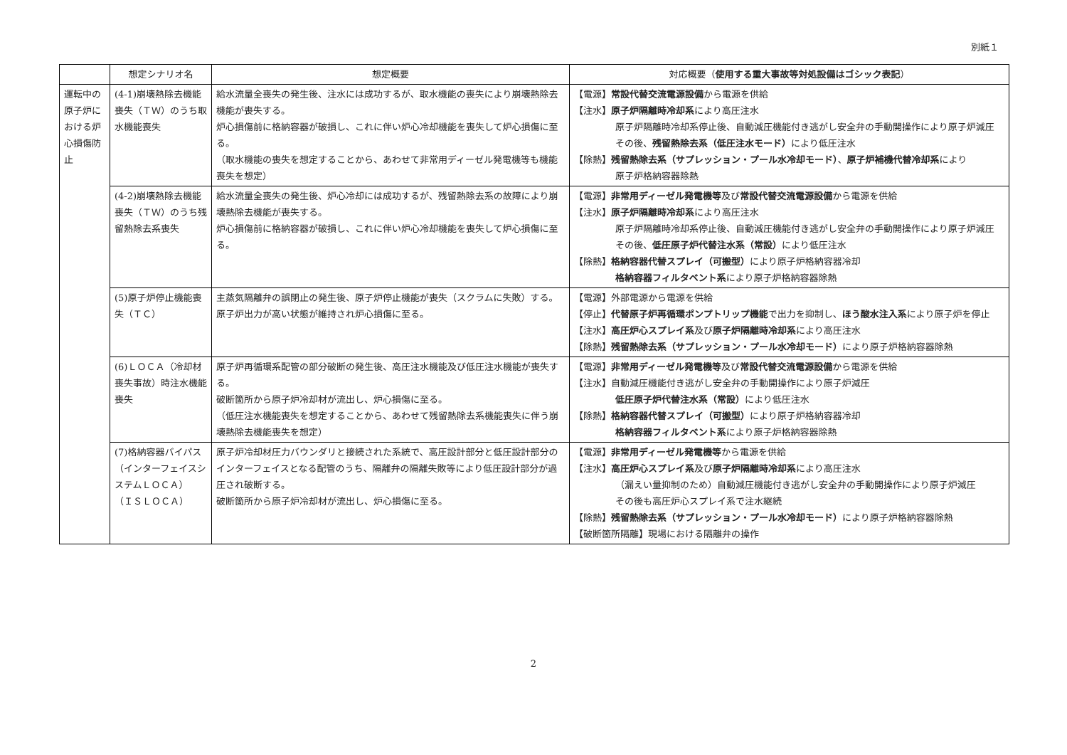別紙１
| | 想定シナリオ名 | 想定概要 | 対応概要（ 使用する重大事故等対処設備はゴシック表記 ） |
| --- | --- | --- | --- |
| 運転中の原子炉における炉心損傷防止 | (4-1)崩壊熱除去機能喪失（ＴＷ）のうち取水機能喪失 | 給水流量全喪失の発生後、注水には成功するが、取水機能の喪失により崩壊熱除去機能が喪失する。 炉心損傷前に格納容器が破損し、これに伴い炉心冷却機能を喪失して炉心損傷に至る。 （取水機能の喪失を想定することから、あわせて非常用ディーゼル発電機等も機能喪失を想定） | 【電源】 常設代替交流電源設備 から電源を供給 【注水】 原子炉隔離時冷却系 により高圧注水 原子炉隔離時冷却系停止後、自動減圧機能付き逃がし安全弁の手動開操作により原子炉減圧 その後、 残留熱除去系（低圧注水モード） により低圧注水 【除熱】 残留熱除去系（サプレッション・プール水冷却モード） 、 原子炉補機代替冷却系 により 原子炉格納容器除熱 |
| | (4-2)崩壊熱除去機能喪失（ＴＷ）のうち残留熱除去系喪失 | 給水流量全喪失の発生後、炉心冷却には成功するが、残留熱除去系の故障により崩壊熱除去機能が喪失する。 炉心損傷前に格納容器が破損し、これに伴い炉心冷却機能を喪失して炉心損傷に至る。 | 【電源】 非常用ディーゼル発電機等 及び 常設代替交流電源設備 から電源を供給 【注水】 原子炉隔離時冷却系 により高圧注水 原子炉隔離時冷却系停止後、自動減圧機能付き逃がし安全弁の手動開操作により原子炉減圧 その後、 低圧原子炉代替注水系（常設） により低圧注水 【除熱】 格納容器代替スプレイ（可搬型） により原子炉格納容器冷却 格納容器フィルタベント系 により原子炉格納容器除熱 |
| | (5)原子炉停止機能喪失（ＴＣ） | 主蒸気隔離弁の誤閉止の発生後、原子炉停止機能が喪失（スクラムに失敗）する。 原子炉出力が高い状態が維持され炉心損傷に至る。 | 【電源】外部電源から電源を供給 【停止】 代替原子炉再循環ポンプトリップ機能 で出力を抑制し、 ほう酸水注入系 により原子炉を停止 【注水】 高圧炉心スプレイ系 及び 原子炉隔離時冷却系 により高圧注水 【除熱】 残留熱除去系（サプレッション・プール水冷却モード） により原子炉格納容器除熱 |
| | (6)ＬＯＣＡ（冷却材喪失事故）時注水機能喪失 | 原子炉再循環系配管の部分破断の発生後、高圧注水機能及び低圧注水機能が喪失する。 破断箇所から原子炉冷却材が流出し、炉心損傷に至る。 （低圧注水機能喪失を想定することから、あわせて残留熱除去系機能喪失に伴う崩壊熱除去機能喪失を想定） | 【電源】 非常用ディーゼル発電機等 及び 常設代替交流電源設備 から電源を供給 【注水】自動減圧機能付き逃がし安全弁の手動開操作により原子炉減圧 低圧原子炉代替注水系（常設） により低圧注水 【除熱】 格納容器代替スプレイ（可搬型） により原子炉格納容器冷却 格納容器フィルタベント系 により原子炉格納容器除熱 |
| | (7)格納容器バイパス（インターフェイスシステムＬＯＣＡ） （ＩＳＬＯＣＡ） | 原子炉冷却材圧力バウンダリと接続された系統で、高圧設計部分と低圧設計部分のインターフェイスとなる配管のうち、隔離弁の隔離失敗等により低圧設計部分が過圧され破断する。 破断箇所から原子炉冷却材が流出し、炉心損傷に至る。 | 【電源】 非常用ディーゼル発電機等 から電源を供給 【注水】 高圧炉心スプレイ系 及び 原子炉隔離時冷却系 により高圧注水 （漏えい量抑制のため）自動減圧機能付き逃がし安全弁の手動開操作により原子炉減圧 その後も高圧炉心スプレイ系で注水継続 【除熱】 残留熱除去系（サプレッション・プール水冷却モード） により原子炉格納容器除熱 【破断箇所隔離】現場における隔離弁の操作 |
2